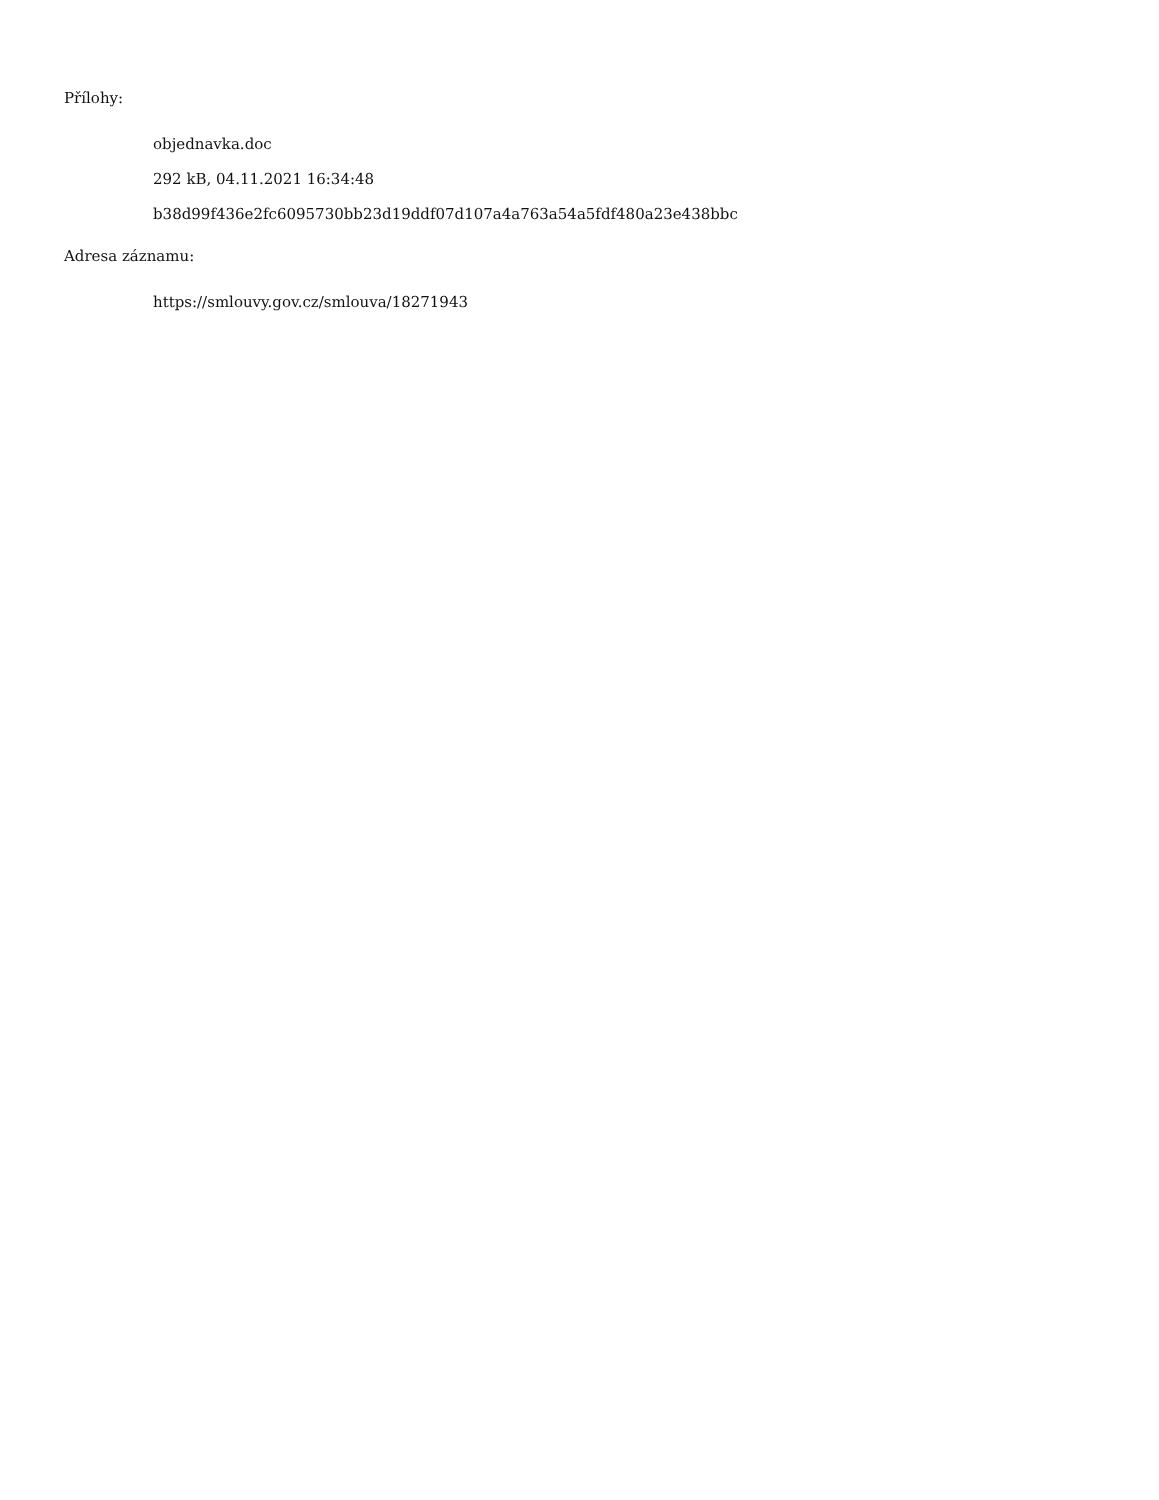Přílohy:
objednavka.doc
292 kB, 04.11.2021 16:34:48
b38d99f436e2fc6095730bb23d19ddf07d107a4a763a54a5fdf480a23e438bbc
Adresa záznamu:
https://smlouvy.gov.cz/smlouva/18271943